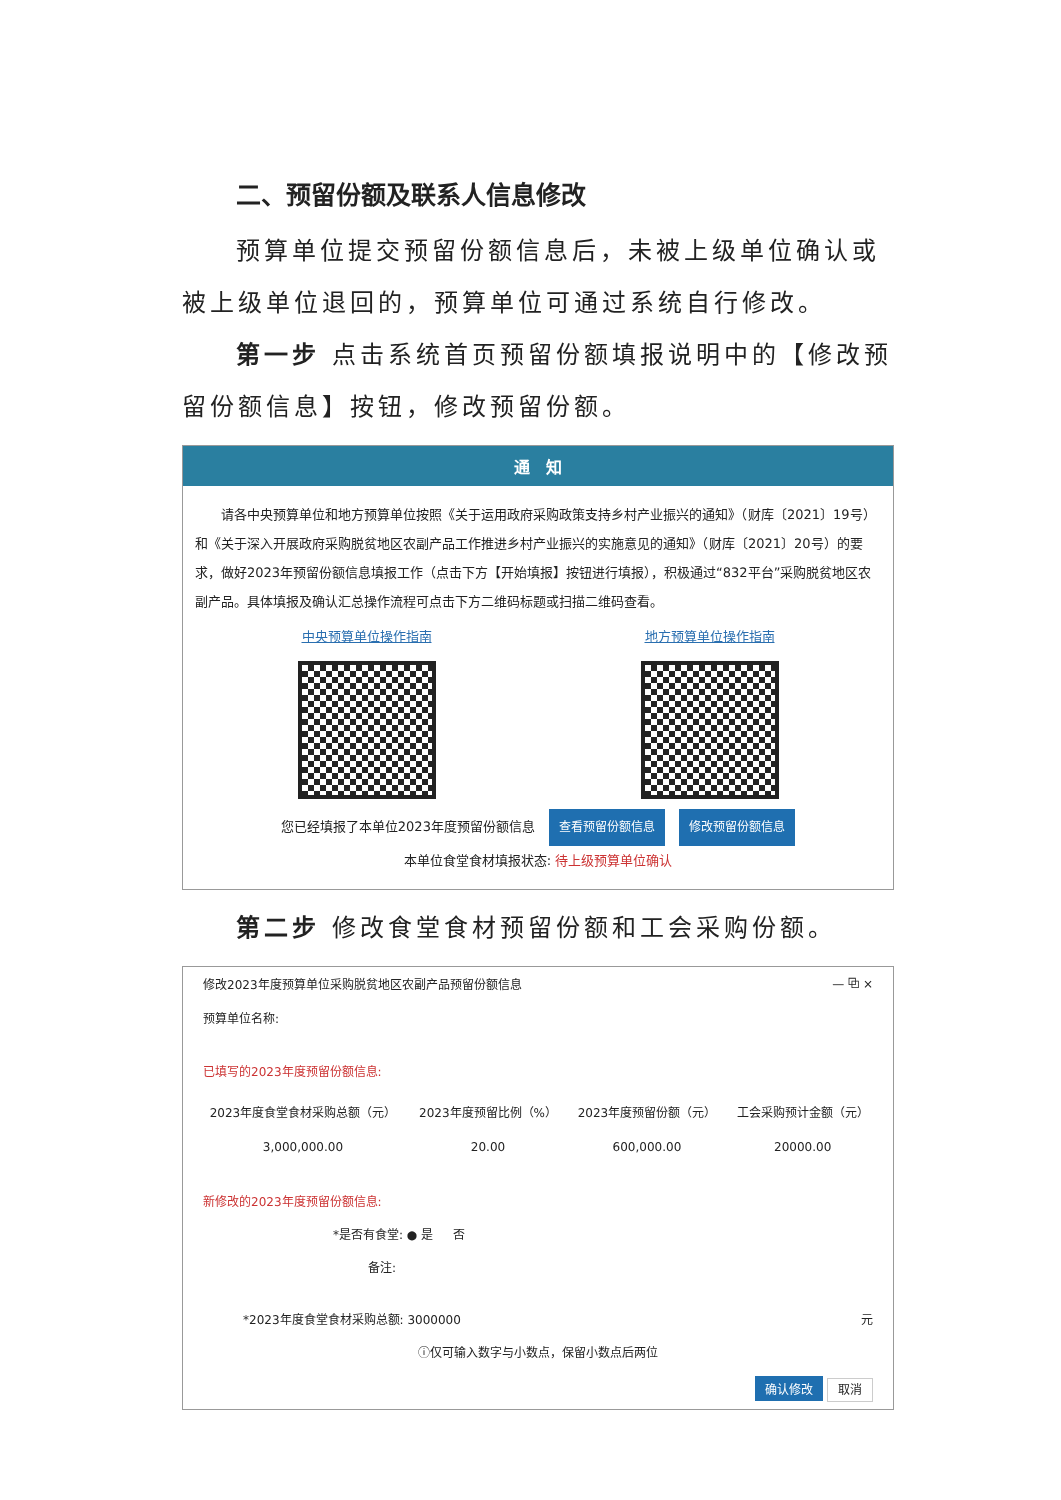二、预留份额及联系人信息修改
预算单位提交预留份额信息后，未被上级单位确认或被上级单位退回的，预算单位可通过系统自行修改。
第一步 点击系统首页预留份额填报说明中的【修改预留份额信息】按钮，修改预留份额。
通　知
请各中央预算单位和地方预算单位按照《关于运用政府采购政策支持乡村产业振兴的通知》（财库〔2021〕19号）和《关于深入开展政府采购脱贫地区农副产品工作推进乡村产业振兴的实施意见的通知》（财库〔2021〕20号）的要求，做好2023年预留份额信息填报工作（点击下方【开始填报】按钮进行填报），积极通过“832平台”采购脱贫地区农副产品。具体填报及确认汇总操作流程可点击下方二维码标题或扫描二维码查看。
中央预算单位操作指南 地方预算单位操作指南
您已经填报了本单位2023年度预留份额信息 查看预留份额信息 修改预留份额信息
本单位食堂食材填报状态: 待上级预算单位确认
第二步 修改食堂食材预留份额和工会采购份额。
修改2023年度预算单位采购脱贫地区农副产品预留份额信息 — ⧉ ×
预算单位名称:
已填写的2023年度预留份额信息:
| 2023年度食堂食材采购总额（元） | 2023年度预留比例（%） | 2023年度预留份额（元） | 工会采购预计金额（元） |
| --- | --- | --- | --- |
| 3,000,000.00 | 20.00 | 600,000.00 | 20000.00 |
新修改的2023年度预留份额信息:
*是否有食堂: ● 是 　 否
备注:
*2023年度食堂食材采购总额: 3000000 元
ⓘ仅可输入数字与小数点，保留小数点后两位
确认修改 取消